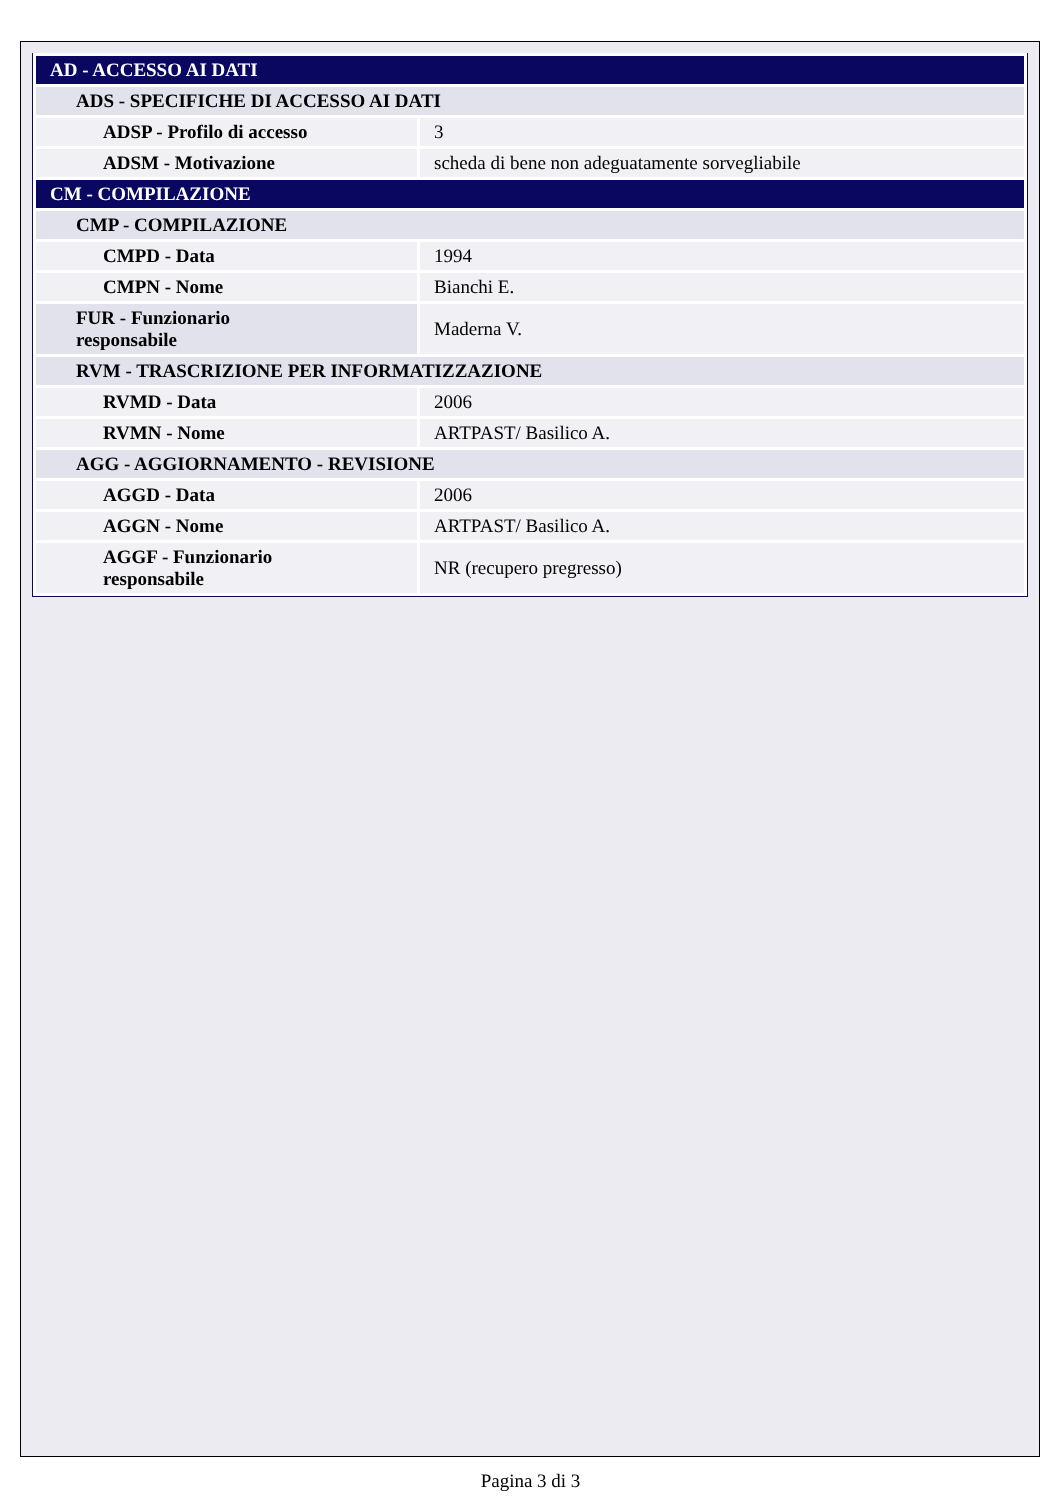| AD - ACCESSO AI DATI | |
| ADS - SPECIFICHE DI ACCESSO AI DATI | |
| ADSP - Profilo di accesso | 3 |
| ADSM - Motivazione | scheda di bene non adeguatamente sorvegliabile |
| CM - COMPILAZIONE | |
| CMP - COMPILAZIONE | |
| CMPD - Data | 1994 |
| CMPN - Nome | Bianchi E. |
| FUR - Funzionario responsabile | Maderna V. |
| RVM - TRASCRIZIONE PER INFORMATIZZAZIONE | |
| RVMD - Data | 2006 |
| RVMN - Nome | ARTPAST/ Basilico A. |
| AGG - AGGIORNAMENTO - REVISIONE | |
| AGGD - Data | 2006 |
| AGGN - Nome | ARTPAST/ Basilico A. |
| AGGF - Funzionario responsabile | NR (recupero pregresso) |
Pagina 3 di 3